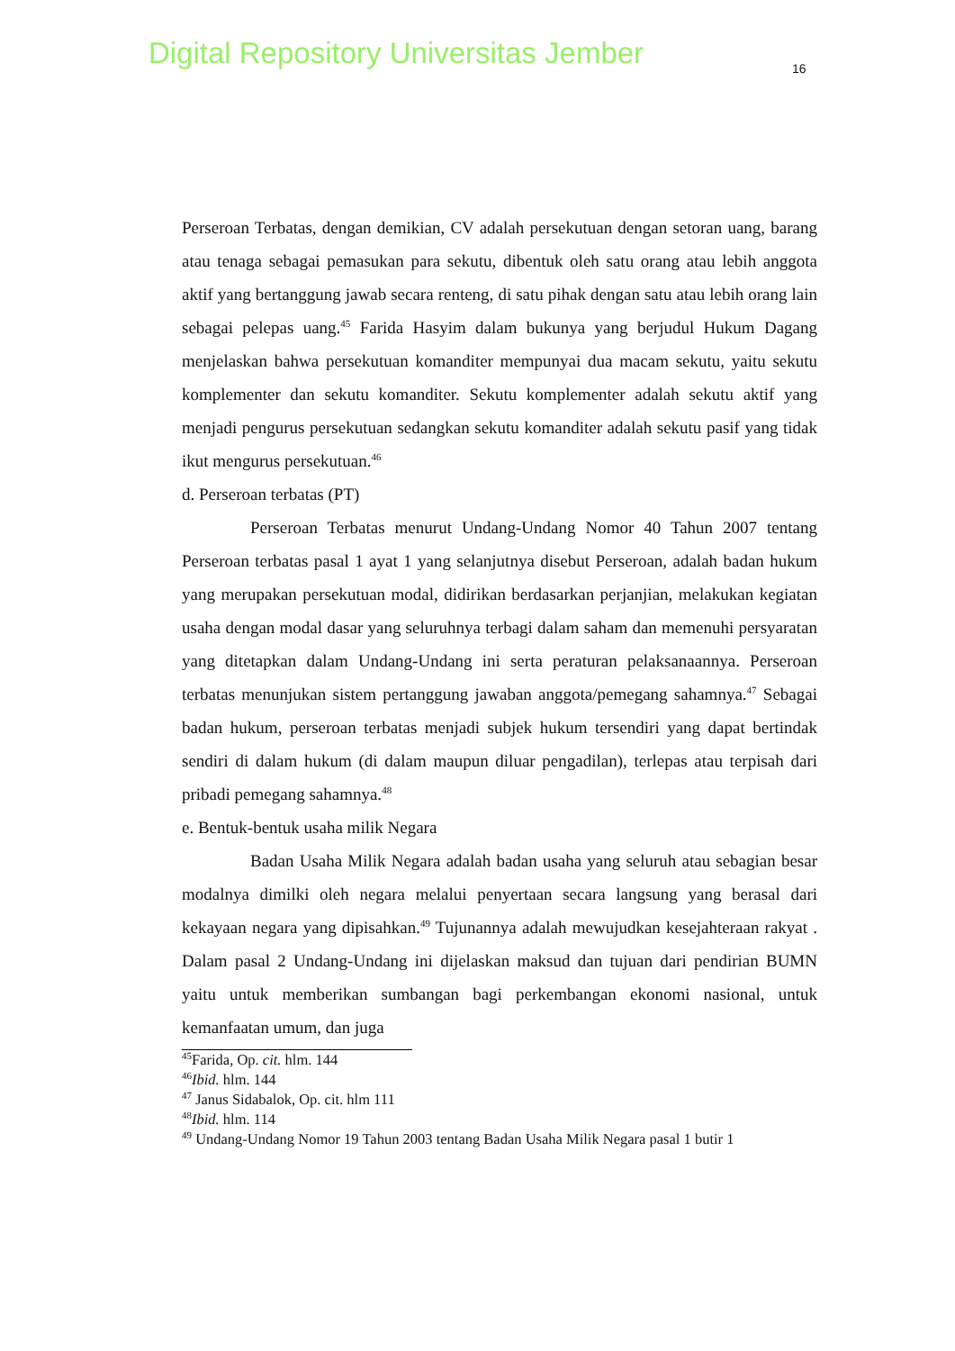Digital Repository Universitas Jember
16
Perseroan Terbatas, dengan demikian, CV adalah persekutuan dengan setoran uang, barang atau tenaga sebagai pemasukan para sekutu, dibentuk oleh satu orang atau lebih anggota aktif yang bertanggung jawab secara renteng, di satu pihak dengan satu atau lebih orang lain sebagai pelepas uang.<sup>45</sup> Farida Hasyim dalam bukunya yang berjudul Hukum Dagang menjelaskan bahwa persekutuan komanditer mempunyai dua macam sekutu, yaitu sekutu komplementer dan sekutu komanditer. Sekutu komplementer adalah sekutu aktif yang menjadi pengurus persekutuan sedangkan sekutu komanditer adalah sekutu pasif yang tidak ikut mengurus persekutuan.<sup>46</sup>
d. Perseroan terbatas (PT)
Perseroan Terbatas menurut Undang-Undang Nomor 40 Tahun 2007 tentang Perseroan terbatas pasal 1 ayat 1 yang selanjutnya disebut Perseroan, adalah badan hukum yang merupakan persekutuan modal, didirikan berdasarkan perjanjian, melakukan kegiatan usaha dengan modal dasar yang seluruhnya terbagi dalam saham dan memenuhi persyaratan yang ditetapkan dalam Undang-Undang ini serta peraturan pelaksanaannya. Perseroan terbatas menunjukan sistem pertanggung jawaban anggota/pemegang sahamnya.<sup>47</sup> Sebagai badan hukum, perseroan terbatas menjadi subjek hukum tersendiri yang dapat bertindak sendiri di dalam hukum (di dalam maupun diluar pengadilan), terlepas atau terpisah dari pribadi pemegang sahamnya.<sup>48</sup>
e. Bentuk-bentuk usaha milik Negara
Badan Usaha Milik Negara adalah badan usaha yang seluruh atau sebagian besar modalnya dimilki oleh negara melalui penyertaan secara langsung yang berasal dari kekayaan negara yang dipisahkan.<sup>49</sup> Tujunannya adalah mewujudkan kesejahteraan rakyat . Dalam pasal 2 Undang-Undang ini dijelaskan maksud dan tujuan dari pendirian BUMN yaitu untuk memberikan sumbangan bagi perkembangan ekonomi nasional, untuk kemanfaatan umum, dan juga
<sup>45</sup> Farida, Op. cit. hlm. 144
<sup>46</sup> Ibid. hlm. 144
<sup>47</sup> Janus Sidabalok, Op. cit. hlm 111
<sup>48</sup> Ibid. hlm. 114
<sup>49</sup> Undang-Undang Nomor 19 Tahun 2003 tentang Badan Usaha Milik Negara pasal 1 butir 1